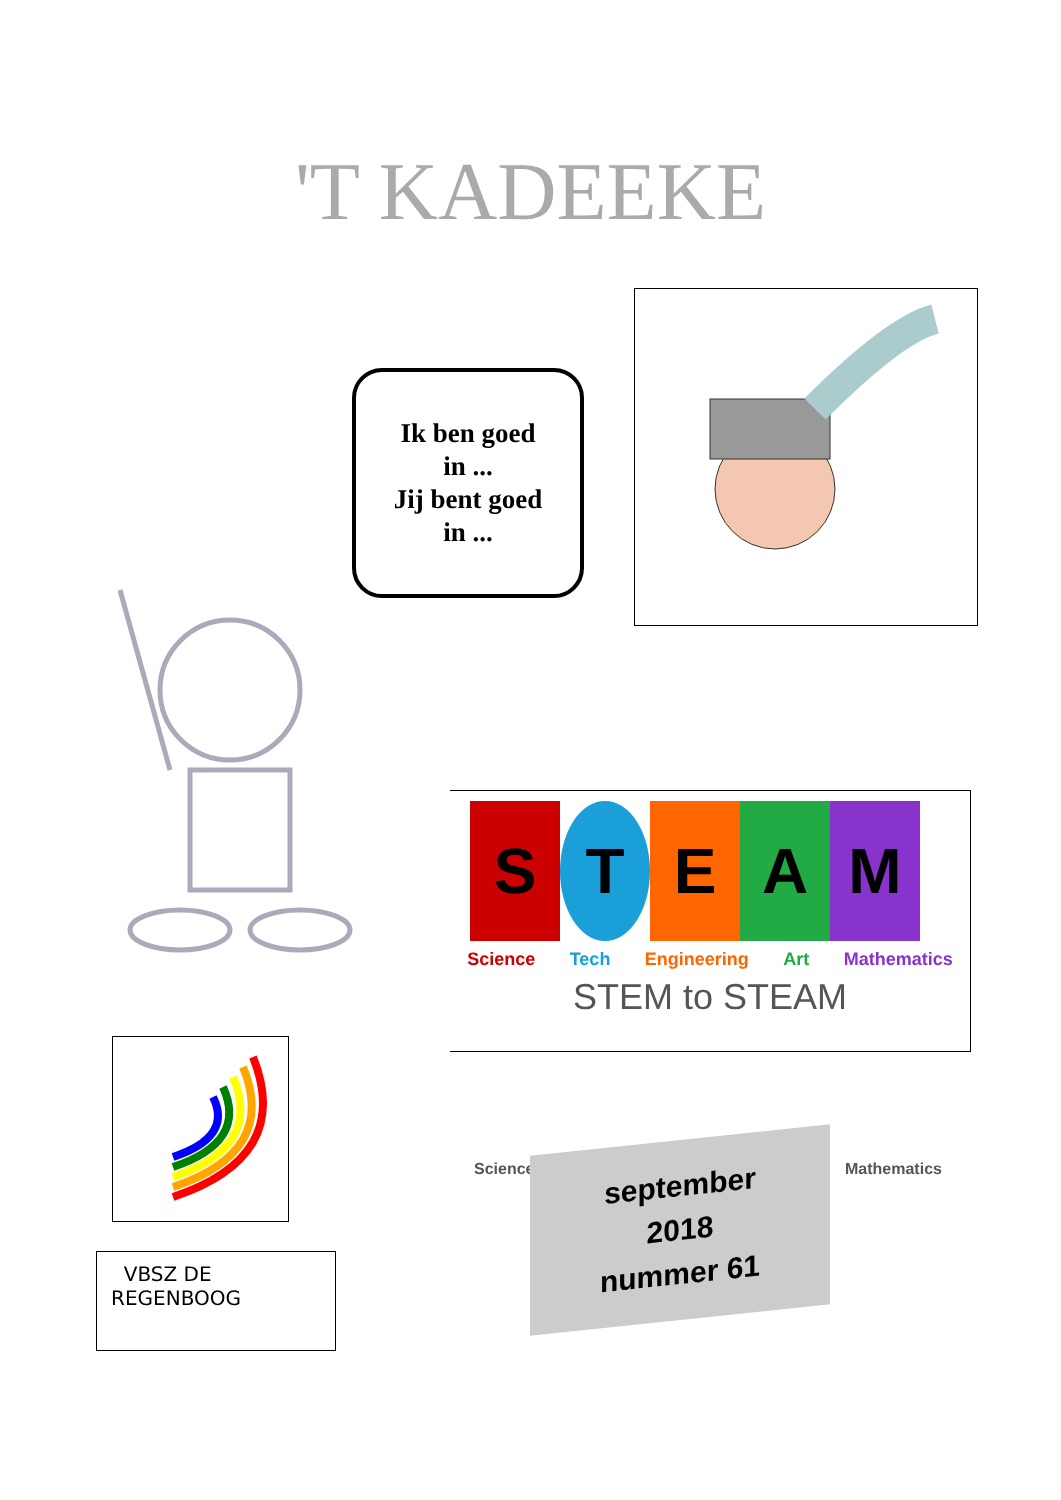'T KADEEKE
Ik ben goed
in ...
Jij bent goed
in ...
STEAM
Science Tech Engineering Art Mathematics
STEM to STEAM
Science Mathematics
VBSZ DE
REGENBOOG
september
2018
nummer 61